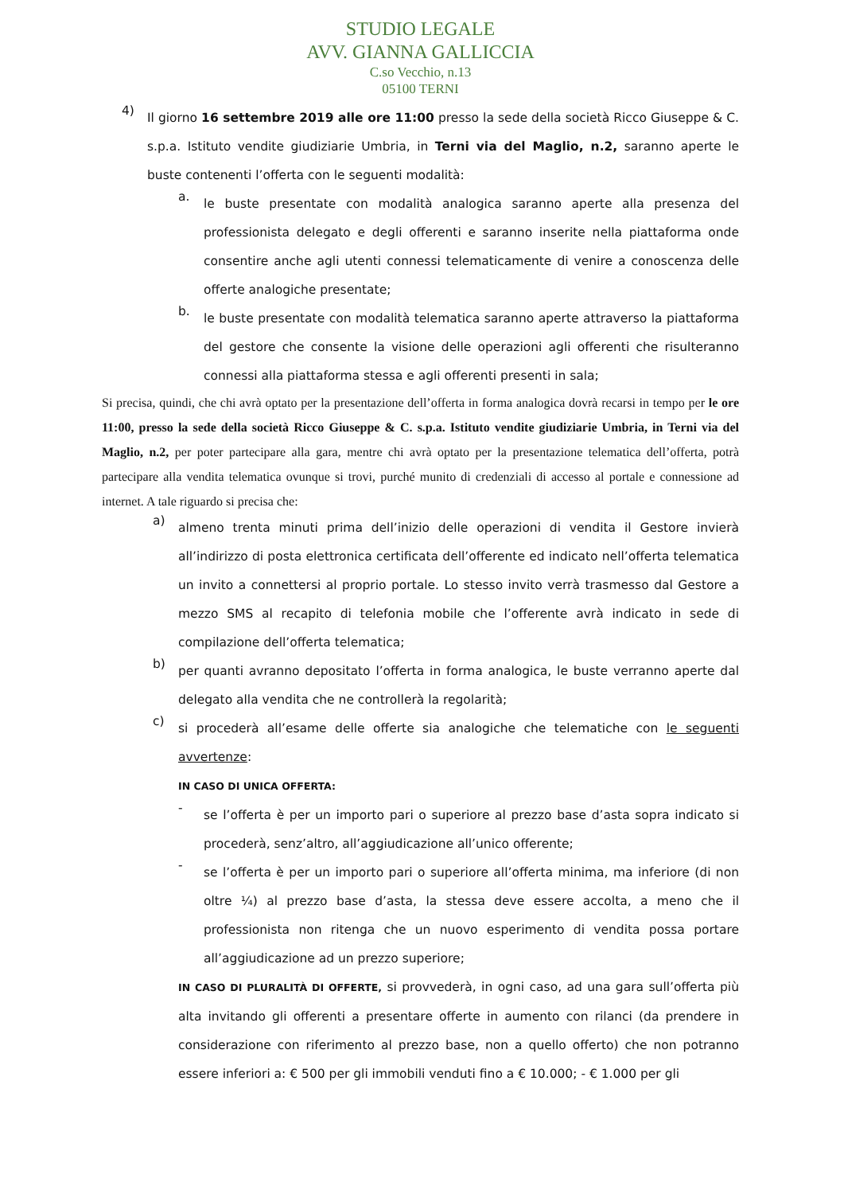STUDIO LEGALE
AVV. GIANNA GALLICCIA
C.so Vecchio, n.13
05100 TERNI
4)
Il giorno 16 settembre 2019 alle ore 11:00 presso la sede della società Ricco Giuseppe & C. s.p.a. Istituto vendite giudiziarie Umbria, in Terni via del Maglio, n.2, saranno aperte le buste contenenti l’offerta con le seguenti modalità:
a.
le buste presentate con modalità analogica saranno aperte alla presenza del professionista delegato e degli offerenti e saranno inserite nella piattaforma onde consentire anche agli utenti connessi telematicamente di venire a conoscenza delle offerte analogiche presentate;
b.
le buste presentate con modalità telematica saranno aperte attraverso la piattaforma del gestore che consente la visione delle operazioni agli offerenti che risulteranno connessi alla piattaforma stessa e agli offerenti presenti in sala;
Si precisa, quindi, che chi avrà optato per la presentazione dell’offerta in forma analogica dovrà recarsi in tempo per le ore 11:00, presso la sede della società Ricco Giuseppe & C. s.p.a. Istituto vendite giudiziarie Umbria, in Terni via del Maglio, n.2, per poter partecipare alla gara, mentre chi avrà optato per la presentazione telematica dell’offerta, potrà partecipare alla vendita telematica ovunque si trovi, purché munito di credenziali di accesso al portale e connessione ad internet. A tale riguardo si precisa che:
a)
almeno trenta minuti prima dell’inizio delle operazioni di vendita il Gestore invierà all’indirizzo di posta elettronica certificata dell’offerente ed indicato nell’offerta telematica un invito a connettersi al proprio portale. Lo stesso invito verrà trasmesso dal Gestore a mezzo SMS al recapito di telefonia mobile che l’offerente avrà indicato in sede di compilazione dell’offerta telematica;
b)
per quanti avranno depositato l’offerta in forma analogica, le buste verranno aperte dal delegato alla vendita che ne controllerà la regolarità;
c)
si procederà all’esame delle offerte sia analogiche che telematiche con le seguenti avvertenze:
IN CASO DI UNICA OFFERTA:
-
se l’offerta è per un importo pari o superiore al prezzo base d’asta sopra indicato si procederà, senz’altro, all’aggiudicazione all’unico offerente;
-
se l’offerta è per un importo pari o superiore all’offerta minima, ma inferiore (di non oltre ¼) al prezzo base d’asta, la stessa deve essere accolta, a meno che il professionista non ritenga che un nuovo esperimento di vendita possa portare all’aggiudicazione ad un prezzo superiore;
IN CASO DI PLURALITÀ DI OFFERTE, si provvederà, in ogni caso, ad una gara sull’offerta più alta invitando gli offerenti a presentare offerte in aumento con rilanci (da prendere in considerazione con riferimento al prezzo base, non a quello offerto) che non potranno essere inferiori a: € 500 per gli immobili venduti fino a € 10.000; - € 1.000 per gli